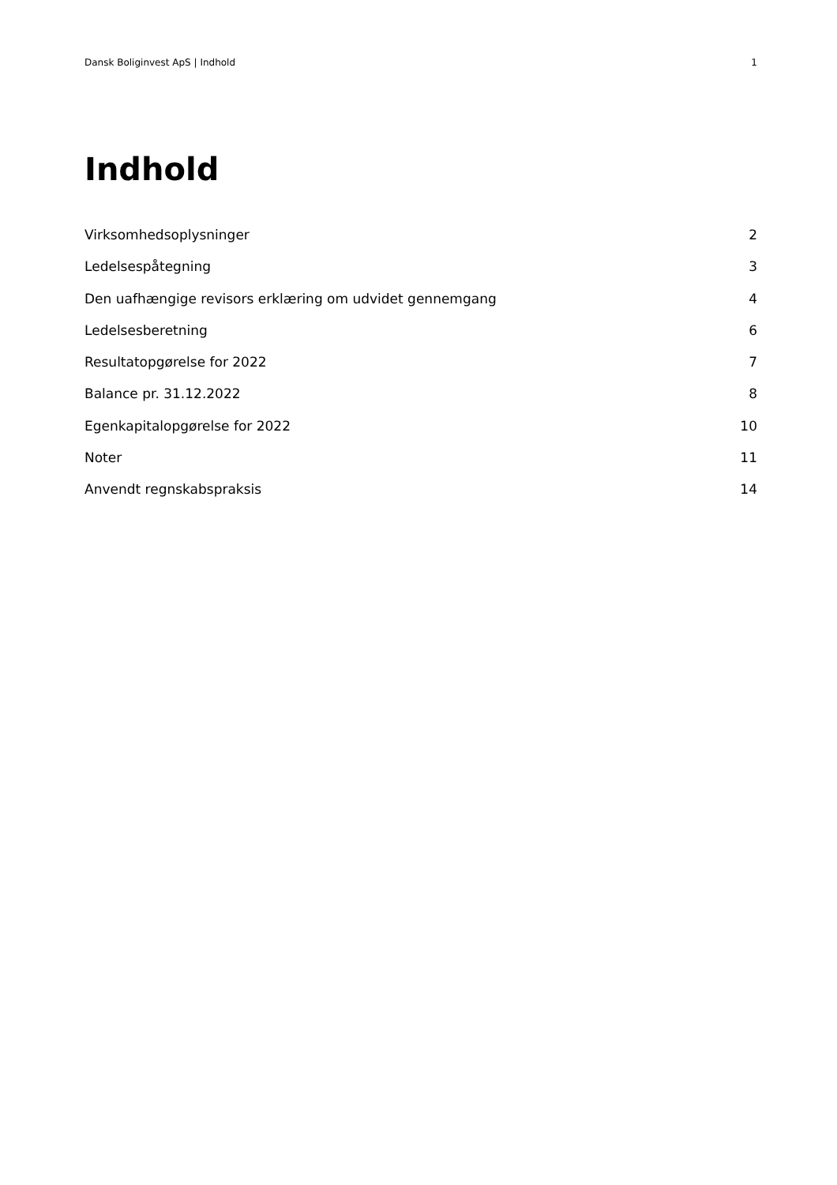Dansk Boliginvest ApS | Indhold 1
Indhold
Virksomhedsoplysninger 2
Ledelsespåtegning 3
Den uafhængige revisors erklæring om udvidet gennemgang 4
Ledelsesberetning 6
Resultatopgørelse for 2022 7
Balance pr. 31.12.2022 8
Egenkapitalopgørelse for 2022 10
Noter 11
Anvendt regnskabspraksis 14